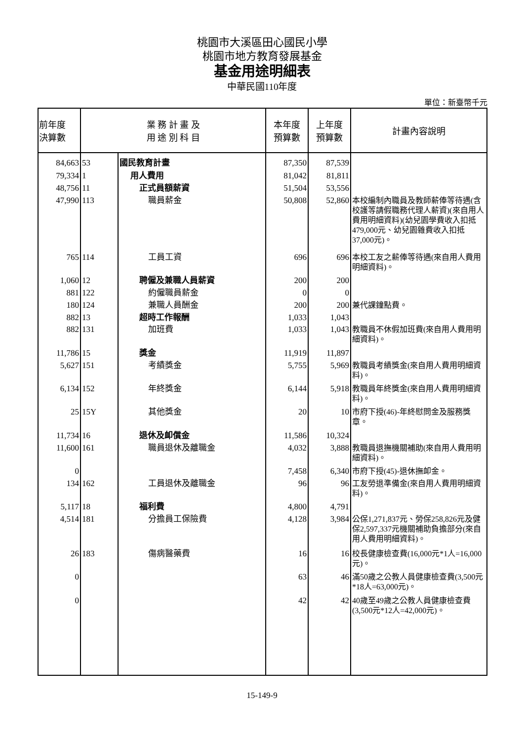桃園市大溪區田心國民小學
桃園市地方教育發展基金
基金用途明細表
中華民國110年度
單位：新臺幣千元
| 前年度 決算數 | 業 務 計 畫 及 用 途 別 科 目 | | 本年度 預算數 | 上年度 預算數 | 計畫內容說明 |
| --- | --- | --- | --- | --- | --- |
| 84,663 | 53 | 國民教育計畫 | 87,350 | 87,539 | |
| 79,334 | 1 | 用人費用 | 81,042 | 81,811 | |
| 48,756 | 11 | 正式員額薪資 | 51,504 | 53,556 | |
| 47,990 | 113 | 職員薪金 | 50,808 | 52,860 | 本校編制內職員及教師薪俸等待遇(含校護等請假職務代理人薪資)(來自用人費用明細資料)(幼兒園學費收入扣抵479,000元、幼兒園雜費收入扣抵37,000元)。 |
| 765 | 114 | 工員工資 | 696 | 696 | 本校工友之薪俸等待遇(來自用人費用明細資料)。 |
| 1,060 | 12 | 聘僱及兼職人員薪資 | 200 | 200 | |
| 881 | 122 | 約僱職員薪金 | 0 | 0 | |
| 180 | 124 | 兼職人員酬金 | 200 | 200 | 兼代課鐘點費。 |
| 882 | 13 | 超時工作報酬 | 1,033 | 1,043 | |
| 882 | 131 | 加班費 | 1,033 | 1,043 | 教職員不休假加班費(來自用人費用明細資料)。 |
| 11,786 | 15 | 獎金 | 11,919 | 11,897 | |
| 5,627 | 151 | 考績獎金 | 5,755 | 5,969 | 教職員考績獎金(來自用人費用明細資料)。 |
| 6,134 | 152 | 年終獎金 | 6,144 | 5,918 | 教職員年終獎金(來自用人費用明細資料)。 |
| 25 | 15Y | 其他獎金 | 20 | 10 | 市府下授(46)-年終慰問金及服務獎章。 |
| 11,734 | 16 | 退休及卹償金 | 11,586 | 10,324 | |
| 11,600 | 161 | 職員退休及離職金 | 4,032 | 3,888 | 教職員退撫機關補助(來自用人費用明細資料)。 |
| 0 | | | 7,458 | 6,340 | 市府下授(45)-退休撫卹金。 |
| 134 | 162 | 工員退休及離職金 | 96 | 96 | 工友勞退準備金(來自用人費用明細資料)。 |
| 5,117 | 18 | 福利費 | 4,800 | 4,791 | |
| 4,514 | 181 | 分擔員工保險費 | 4,128 | 3,984 | 公保1,271,837元、勞保258,826元及健保2,597,337元機關補助負擔部分(來自用人費用明細資料)。 |
| 26 | 183 | 傷病醫藥費 | 16 | 16 | 校長健康檢查費(16,000元*1人=16,000元)。 |
| 0 | | | 63 | 46 | 滿50歲之公教人員健康檢查費(3,500元*18人=63,000元)。 |
| 0 | | | 42 | 42 | 40歲至49歲之公教人員健康檢查費(3,500元*12人=42,000元)。 |
15-149-9